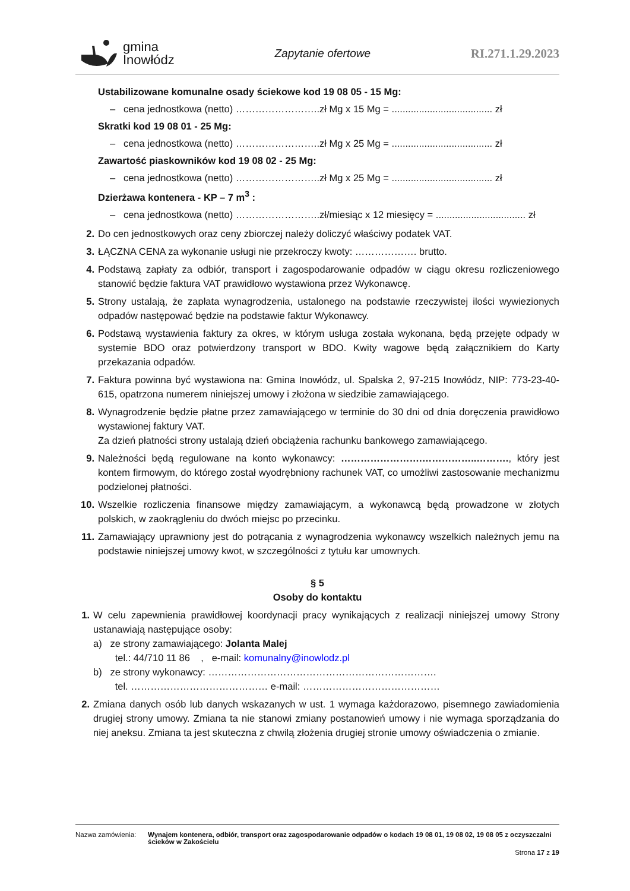gmina
Inowłódz
Zapytanie ofertowe RI.271.1.29.2023
Ustabilizowane komunalne osady ściekowe kod 19 08 05 - 15 Mg:
– cena jednostkowa (netto) ……………………..zł Mg x 15 Mg = ..................................... zł
Skratki kod 19 08 01 - 25 Mg:
– cena jednostkowa (netto) ……………………..zł Mg x 25 Mg = ..................................... zł
Zawartość piaskowników kod 19 08 02 - 25 Mg:
– cena jednostkowa (netto) ……………………..zł Mg x 25 Mg = ..................................... zł
Dzierżawa kontenera - KP – 7 m<sup>3</sup> :
– cena jednostkowa (netto) ……………………..zł/miesiąc x 12 miesięcy = ................................. zł
2. Do cen jednostkowych oraz ceny zbiorczej należy doliczyć właściwy podatek VAT.
3. ŁĄCZNA CENA za wykonanie usługi nie przekroczy kwoty: ………………. brutto.
4. Podstawą zapłaty za odbiór, transport i zagospodarowanie odpadów w ciągu okresu rozliczeniowego stanowić będzie faktura VAT prawidłowo wystawiona przez Wykonawcę.
5. Strony ustalają, że zapłata wynagrodzenia, ustalonego na podstawie rzeczywistej ilości wywiezionych odpadów następować będzie na podstawie faktur Wykonawcy.
6. Podstawą wystawienia faktury za okres, w którym usługa została wykonana, będą przejęte odpady w systemie BDO oraz potwierdzony transport w BDO. Kwity wagowe będą załącznikiem do Karty przekazania odpadów.
7. Faktura powinna być wystawiona na: Gmina Inowłódz, ul. Spalska 2, 97-215 Inowłódz, NIP: 773-23-40-615, opatrzona numerem niniejszej umowy i złożona w siedzibie zamawiającego.
8. Wynagrodzenie będzie płatne przez zamawiającego w terminie do 30 dni od dnia doręczenia prawidłowo wystawionej faktury VAT.
Za dzień płatności strony ustalają dzień obciążenia rachunku bankowego zamawiającego.
9. Należności będą regulowane na konto wykonawcy: …………………….……………..………., który jest kontem firmowym, do którego został wyodrębniony rachunek VAT, co umożliwi zastosowanie mechanizmu podzielonej płatności.
10. Wszelkie rozliczenia finansowe między zamawiającym, a wykonawcą będą prowadzone w złotych polskich, w zaokrągleniu do dwóch miejsc po przecinku.
11. Zamawiający uprawniony jest do potrącania z wynagrodzenia wykonawcy wszelkich należnych jemu na podstawie niniejszej umowy kwot, w szczególności z tytułu kar umownych.
§ 5
Osoby do kontaktu
1. W celu zapewnienia prawidłowej koordynacji pracy wynikających z realizacji niniejszej umowy Strony ustanawiają następujące osoby:
a) ze strony zamawiającego: Jolanta Malej
tel.: 44/710 11 86 , e-mail: komunalny@inowlodz.pl
b) ze strony wykonawcy: …………………………………………………………….
tel. …………………………………… e-mail: ……………………………………
2. Zmiana danych osób lub danych wskazanych w ust. 1 wymaga każdorazowo, pisemnego zawiadomienia drugiej strony umowy. Zmiana ta nie stanowi zmiany postanowień umowy i nie wymaga sporządzania do niej aneksu. Zmiana ta jest skuteczna z chwilą złożenia drugiej stronie umowy oświadczenia o zmianie.
Nazwa zamówienia: Wynajem kontenera, odbiór, transport oraz zagospodarowanie odpadów o kodach 19 08 01, 19 08 02, 19 08 05 z oczyszczalni ścieków w Zakościelu
Strona 17 z 19